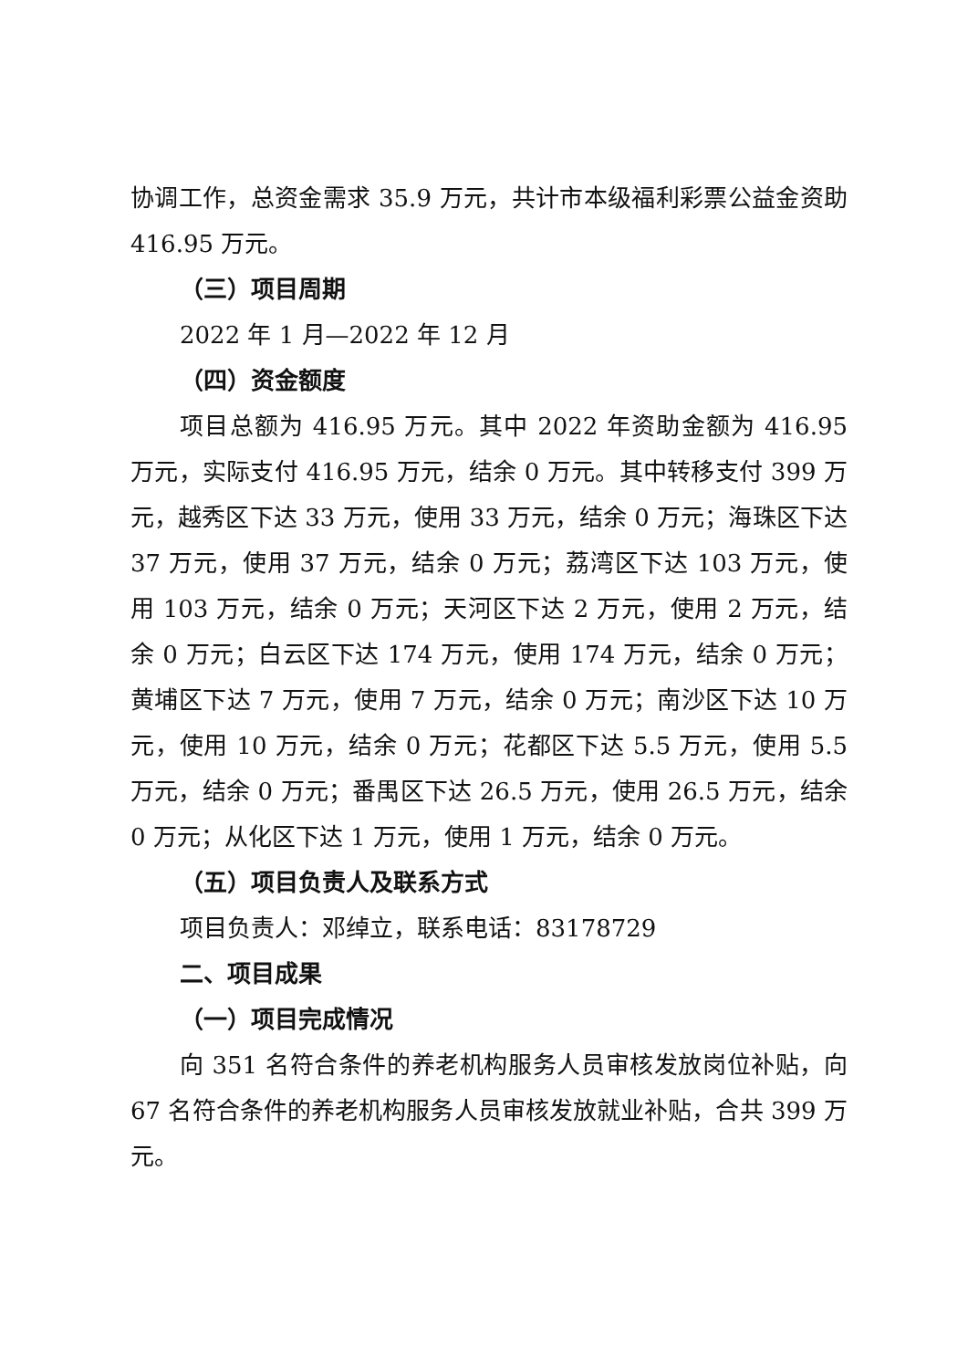协调工作，总资金需求 35.9 万元，共计市本级福利彩票公益金资助 416.95 万元。
（三）项目周期
2022 年 1 月—2022 年 12 月
（四）资金额度
项目总额为 416.95 万元。其中 2022 年资助金额为 416.95 万元，实际支付 416.95 万元，结余 0 万元。其中转移支付 399 万元，越秀区下达 33 万元，使用 33 万元，结余 0 万元；海珠区下达 37 万元，使用 37 万元，结余 0 万元；荔湾区下达 103 万元，使用 103 万元，结余 0 万元；天河区下达 2 万元，使用 2 万元，结余 0 万元；白云区下达 174 万元，使用 174 万元，结余 0 万元；黄埔区下达 7 万元，使用 7 万元，结余 0 万元；南沙区下达 10 万元，使用 10 万元，结余 0 万元；花都区下达 5.5 万元，使用 5.5 万元，结余 0 万元；番禺区下达 26.5 万元，使用 26.5 万元，结余 0 万元；从化区下达 1 万元，使用 1 万元，结余 0 万元。
（五）项目负责人及联系方式
项目负责人：邓绰立，联系电话：83178729
二、项目成果
（一）项目完成情况
向 351 名符合条件的养老机构服务人员审核发放岗位补贴，向 67 名符合条件的养老机构服务人员审核发放就业补贴，合共 399 万元。